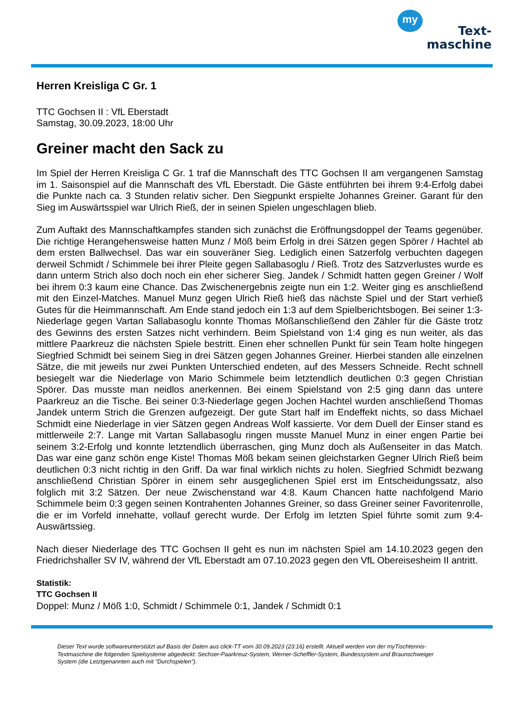my
Text-
maschine
Herren Kreisliga C Gr. 1
TTC Gochsen II : VfL Eberstadt
Samstag, 30.09.2023, 18:00 Uhr
Greiner macht den Sack zu
Im Spiel der Herren Kreisliga C Gr. 1 traf die Mannschaft des TTC Gochsen II am vergangenen Samstag im 1. Saisonspiel auf die Mannschaft des VfL Eberstadt. Die Gäste entführten bei ihrem 9:4-Erfolg dabei die Punkte nach ca. 3 Stunden relativ sicher. Den Siegpunkt erspielte Johannes Greiner. Garant für den Sieg im Auswärtsspiel war Ulrich Rieß, der in seinen Spielen ungeschlagen blieb.
Zum Auftakt des Mannschaftkampfes standen sich zunächst die Eröffnungsdoppel der Teams gegenüber. Die richtige Herangehensweise hatten Munz / Möß beim Erfolg in drei Sätzen gegen Spörer / Hachtel ab dem ersten Ballwechsel. Das war ein souveräner Sieg. Lediglich einen Satzerfolg verbuchten dagegen derweil Schmidt / Schimmele bei ihrer Pleite gegen Sallabasoglu / Rieß. Trotz des Satzverlustes wurde es dann unterm Strich also doch noch ein eher sicherer Sieg. Jandek / Schmidt hatten gegen Greiner / Wolf bei ihrem 0:3 kaum eine Chance. Das Zwischenergebnis zeigte nun ein 1:2. Weiter ging es anschließend mit den Einzel-Matches. Manuel Munz gegen Ulrich Rieß hieß das nächste Spiel und der Start verhieß Gutes für die Heimmannschaft. Am Ende stand jedoch ein 1:3 auf dem Spielberichtsbogen. Bei seiner 1:3-Niederlage gegen Vartan Sallabasoglu konnte Thomas Mößanschließend den Zähler für die Gäste trotz des Gewinns des ersten Satzes nicht verhindern. Beim Spielstand von 1:4 ging es nun weiter, als das mittlere Paarkreuz die nächsten Spiele bestritt. Einen eher schnellen Punkt für sein Team holte hingegen Siegfried Schmidt bei seinem Sieg in drei Sätzen gegen Johannes Greiner. Hierbei standen alle einzelnen Sätze, die mit jeweils nur zwei Punkten Unterschied endeten, auf des Messers Schneide. Recht schnell besiegelt war die Niederlage von Mario Schimmele beim letztendlich deutlichen 0:3 gegen Christian Spörer. Das musste man neidlos anerkennen. Bei einem Spielstand von 2:5 ging dann das untere Paarkreuz an die Tische. Bei seiner 0:3-Niederlage gegen Jochen Hachtel wurden anschließend Thomas Jandek unterm Strich die Grenzen aufgezeigt. Der gute Start half im Endeffekt nichts, so dass Michael Schmidt eine Niederlage in vier Sätzen gegen Andreas Wolf kassierte. Vor dem Duell der Einser stand es mittlerweile 2:7. Lange mit Vartan Sallabasoglu ringen musste Manuel Munz in einer engen Partie bei seinem 3:2-Erfolg und konnte letztendlich überraschen, ging Munz doch als Außenseiter in das Match. Das war eine ganz schön enge Kiste! Thomas Möß bekam seinen gleichstarken Gegner Ulrich Rieß beim deutlichen 0:3 nicht richtig in den Griff. Da war final wirklich nichts zu holen. Siegfried Schmidt bezwang anschließend Christian Spörer in einem sehr ausgeglichenen Spiel erst im Entscheidungssatz, also folglich mit 3:2 Sätzen. Der neue Zwischenstand war 4:8. Kaum Chancen hatte nachfolgend Mario Schimmele beim 0:3 gegen seinen Kontrahenten Johannes Greiner, so dass Greiner seiner Favoritenrolle, die er im Vorfeld innehatte, vollauf gerecht wurde. Der Erfolg im letzten Spiel führte somit zum 9:4-Auswärtssieg.
Nach dieser Niederlage des TTC Gochsen II geht es nun im nächsten Spiel am 14.10.2023 gegen den Friedrichshaller SV IV, während der VfL Eberstadt am 07.10.2023 gegen den VfL Obereisesheim II antritt.
Statistik:
TTC Gochsen II
Doppel: Munz / Möß 1:0, Schmidt / Schimmele 0:1, Jandek / Schmidt 0:1
Dieser Text wurde softwareunterstützt auf Basis der Daten aus click-TT vom 30.09.2023 (23:16) erstellt. Aktuell werden von der myTischtennis-Textmaschine die folgenden Spielsysteme abgedeckt: Sechser-Paarkreuz-System, Werner-Scheffler-System, Bundessystem und Braunschweiger System (die Letztgenannten auch mit "Durchspielen").